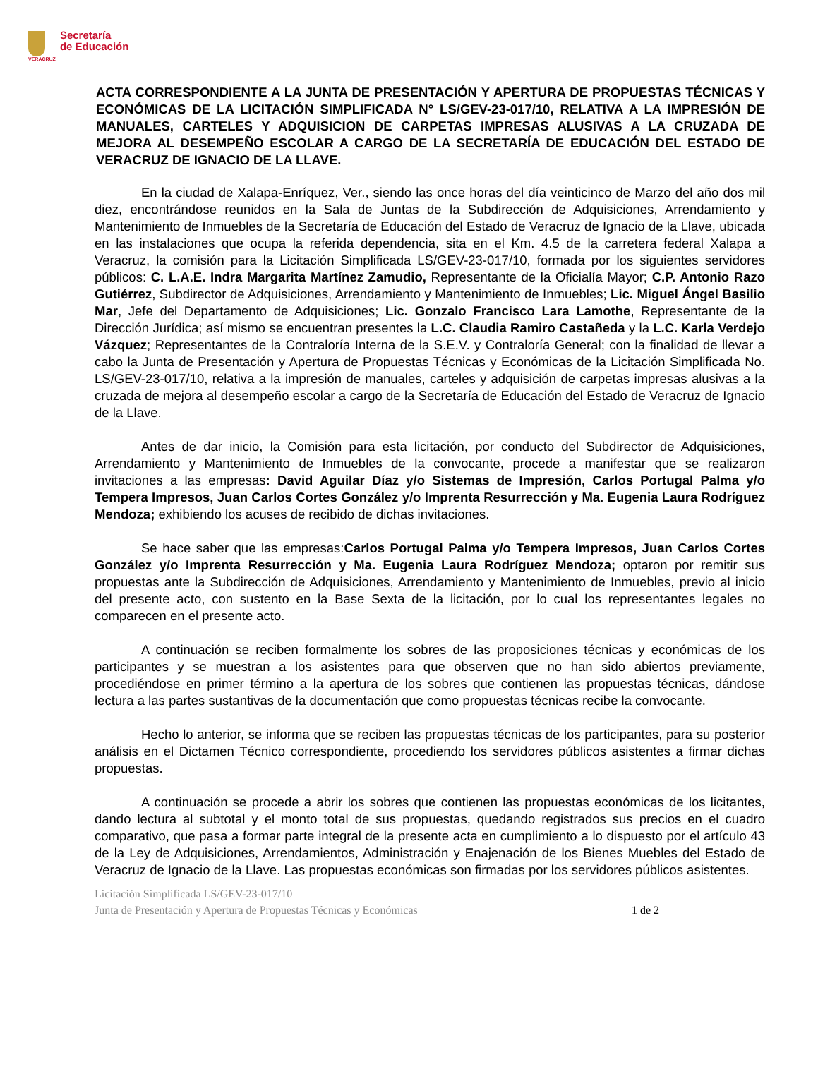VERACRUZ
Secretaría
de Educación
ACTA CORRESPONDIENTE A LA JUNTA DE PRESENTACIÓN Y APERTURA DE PROPUESTAS TÉCNICAS Y ECONÓMICAS DE LA LICITACIÓN SIMPLIFICADA N° LS/GEV-23-017/10, RELATIVA A LA IMPRESIÓN DE MANUALES, CARTELES Y ADQUISICION DE CARPETAS IMPRESAS ALUSIVAS A LA CRUZADA DE MEJORA AL DESEMPEÑO ESCOLAR A CARGO DE LA SECRETARÍA DE EDUCACIÓN DEL ESTADO DE VERACRUZ DE IGNACIO DE LA LLAVE.
En la ciudad de Xalapa-Enríquez, Ver., siendo las once horas del día veinticinco de Marzo del año dos mil diez, encontrándose reunidos en la Sala de Juntas de la Subdirección de Adquisiciones, Arrendamiento y Mantenimiento de Inmuebles de la Secretaría de Educación del Estado de Veracruz de Ignacio de la Llave, ubicada en las instalaciones que ocupa la referida dependencia, sita en el Km. 4.5 de la carretera federal Xalapa a Veracruz, la comisión para la Licitación Simplificada LS/GEV-23-017/10, formada por los siguientes servidores públicos: C. L.A.E. Indra Margarita Martínez Zamudio, Representante de la Oficialía Mayor; C.P. Antonio Razo Gutiérrez, Subdirector de Adquisiciones, Arrendamiento y Mantenimiento de Inmuebles; Lic. Miguel Ángel Basilio Mar, Jefe del Departamento de Adquisiciones; Lic. Gonzalo Francisco Lara Lamothe, Representante de la Dirección Jurídica; así mismo se encuentran presentes la L.C. Claudia Ramiro Castañeda y la L.C. Karla Verdejo Vázquez; Representantes de la Contraloría Interna de la S.E.V. y Contraloría General; con la finalidad de llevar a cabo la Junta de Presentación y Apertura de Propuestas Técnicas y Económicas de la Licitación Simplificada No. LS/GEV-23-017/10, relativa a la impresión de manuales, carteles y adquisición de carpetas impresas alusivas a la cruzada de mejora al desempeño escolar a cargo de la Secretaría de Educación del Estado de Veracruz de Ignacio de la Llave.
Antes de dar inicio, la Comisión para esta licitación, por conducto del Subdirector de Adquisiciones, Arrendamiento y Mantenimiento de Inmuebles de la convocante, procede a manifestar que se realizaron invitaciones a las empresas: David Aguilar Díaz y/o Sistemas de Impresión, Carlos Portugal Palma y/o Tempera Impresos, Juan Carlos Cortes González y/o Imprenta Resurrección y Ma. Eugenia Laura Rodríguez Mendoza; exhibiendo los acuses de recibido de dichas invitaciones.
Se hace saber que las empresas:Carlos Portugal Palma y/o Tempera Impresos, Juan Carlos Cortes González y/o Imprenta Resurrección y Ma. Eugenia Laura Rodríguez Mendoza; optaron por remitir sus propuestas ante la Subdirección de Adquisiciones, Arrendamiento y Mantenimiento de Inmuebles, previo al inicio del presente acto, con sustento en la Base Sexta de la licitación, por lo cual los representantes legales no comparecen en el presente acto.
A continuación se reciben formalmente los sobres de las proposiciones técnicas y económicas de los participantes y se muestran a los asistentes para que observen que no han sido abiertos previamente, procediéndose en primer término a la apertura de los sobres que contienen las propuestas técnicas, dándose lectura a las partes sustantivas de la documentación que como propuestas técnicas recibe la convocante.
Hecho lo anterior, se informa que se reciben las propuestas técnicas de los participantes, para su posterior análisis en el Dictamen Técnico correspondiente, procediendo los servidores públicos asistentes a firmar dichas propuestas.
A continuación se procede a abrir los sobres que contienen las propuestas económicas de los licitantes, dando lectura al subtotal y el monto total de sus propuestas, quedando registrados sus precios en el cuadro comparativo, que pasa a formar parte integral de la presente acta en cumplimiento a lo dispuesto por el artículo 43 de la Ley de Adquisiciones, Arrendamientos, Administración y Enajenación de los Bienes Muebles del Estado de Veracruz de Ignacio de la Llave. Las propuestas económicas son firmadas por los servidores públicos asistentes.
Licitación Simplificada LS/GEV-23-017/10
Junta de Presentación y Apertura de Propuestas Técnicas y Económicas 1 de 2